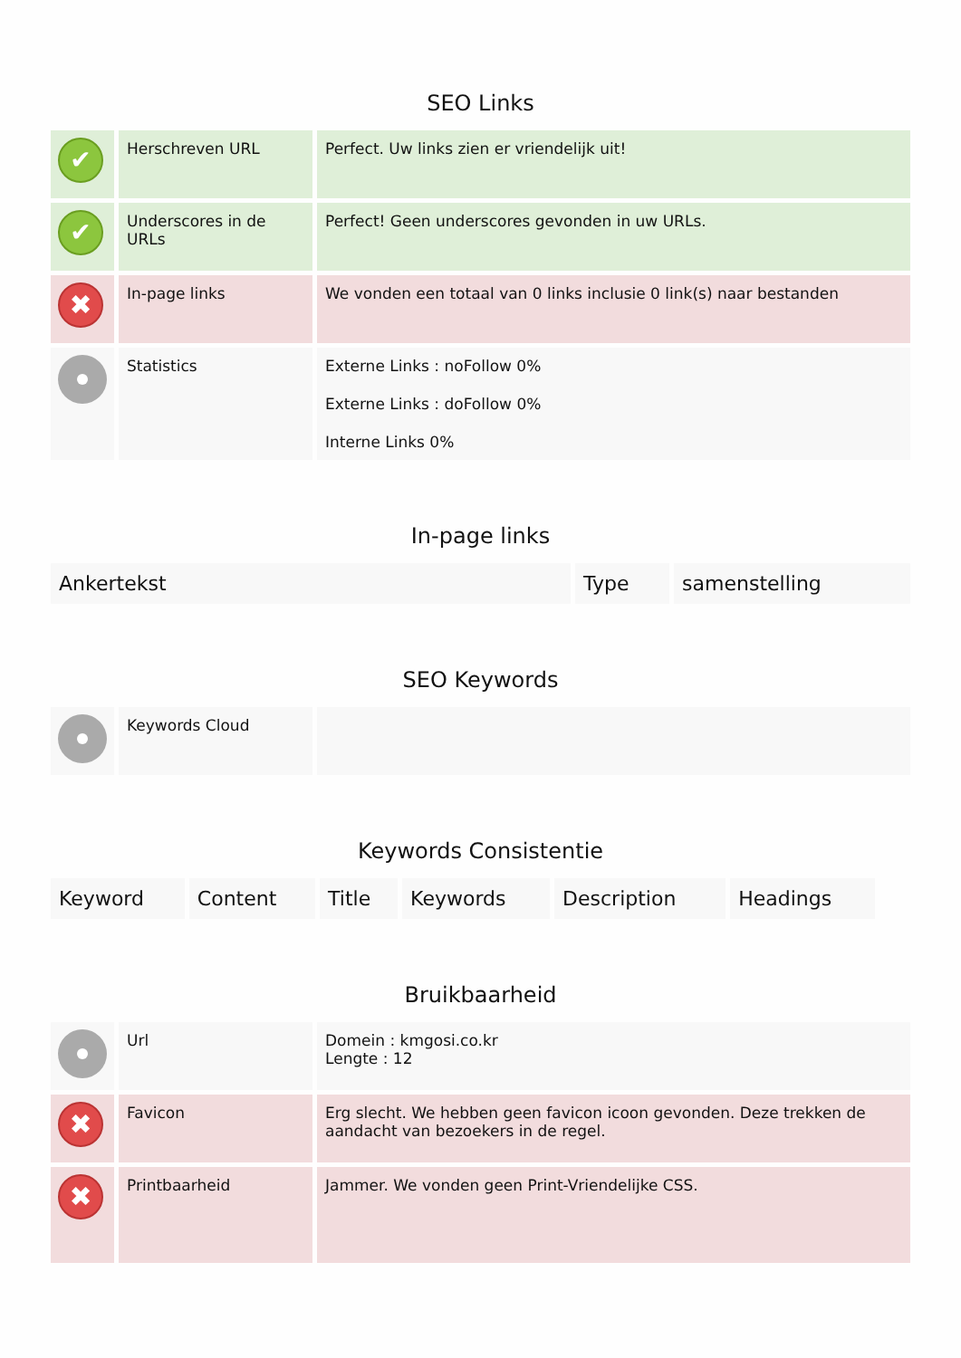SEO Links
| ✔ | Herschreven URL | Perfect. Uw links zien er vriendelijk uit! |
| ✔ | Underscores in de URLs | Perfect! Geen underscores gevonden in uw URLs. |
| ✖ | In-page links | We vonden een totaal van 0 links inclusie 0 link(s) naar bestanden |
| | Statistics | Externe Links : noFollow 0% Externe Links : doFollow 0% Interne Links 0% |
In-page links
| Ankertekst | Type | samenstelling |
SEO Keywords
| | Keywords Cloud | |
Keywords Consistentie
| Keyword | Content | Title | Keywords | Description | Headings |
Bruikbaarheid
| | Url | Domein : kmgosi.co.kr Lengte : 12 |
| ✖ | Favicon | Erg slecht. We hebben geen favicon icoon gevonden. Deze trekken de aandacht van bezoekers in de regel. |
| ✖ | Printbaarheid | Jammer. We vonden geen Print-Vriendelijke CSS. |